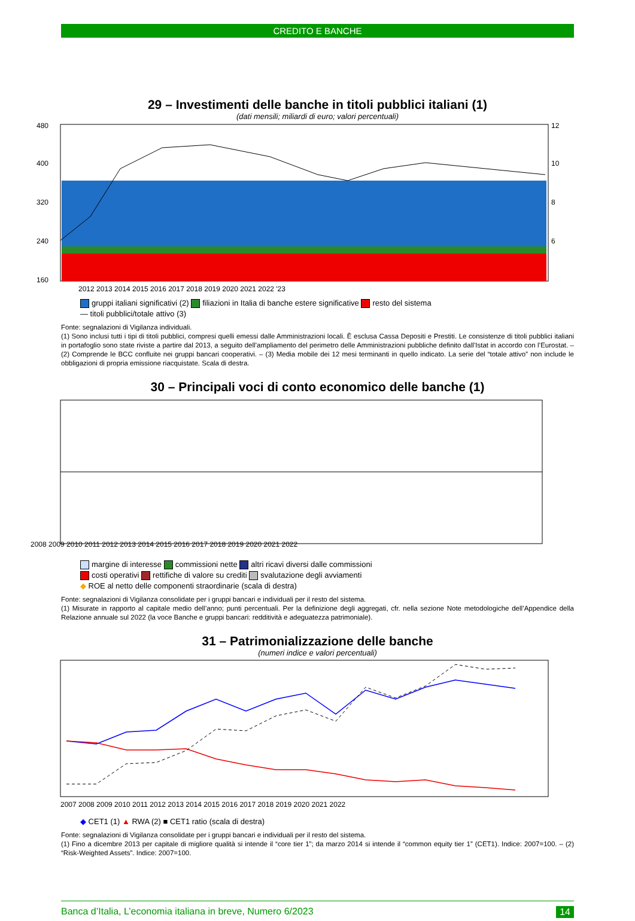CREDITO E BANCHE
29 – Investimenti delle banche in titoli pubblici italiani (1)
(dati mensili; miliardi di euro; valori percentuali)
480
400
320
240
160
12
10
8
6
2012 2013 2014 2015 2016 2017 2018 2019 2020 2021 2022 '23
gruppi italiani significativi (2) filiazioni in Italia di banche estere significative resto del sistema
— titoli pubblici/totale attivo (3)
Fonte: segnalazioni di Vigilanza individuali.
(1) Sono inclusi tutti i tipi di titoli pubblici, compresi quelli emessi dalle Amministrazioni locali. È esclusa Cassa Depositi e Prestiti. Le consistenze di titoli pubblici italiani in portafoglio sono state riviste a partire dal 2013, a seguito dell’ampliamento del perimetro delle Amministrazioni pubbliche definito dall’Istat in accordo con l’Eurostat. – (2) Comprende le BCC confluite nei gruppi bancari cooperativi. – (3) Media mobile dei 12 mesi terminanti in quello indicato. La serie del “totale attivo” non include le obbligazioni di propria emissione riacquistate. Scala di destra.
30 – Principali voci di conto economico delle banche (1)
2008 2009 2010 2011 2012 2013 2014 2015 2016 2017 2018 2019 2020 2021 2022
margine di interesse commissioni nette altri ricavi diversi dalle commissioni
costi operativi rettifiche di valore su crediti svalutazione degli avviamenti
◆ ROE al netto delle componenti straordinarie (scala di destra)
Fonte: segnalazioni di Vigilanza consolidate per i gruppi bancari e individuali per il resto del sistema.
(1) Misurate in rapporto al capitale medio dell’anno; punti percentuali. Per la definizione degli aggregati, cfr. nella sezione Note metodologiche dell’Appendice della Relazione annuale sul 2022 (la voce Banche e gruppi bancari: redditività e adeguatezza patrimoniale).
31 – Patrimonializzazione delle banche
(numeri indice e valori percentuali)
2007 2008 2009 2010 2011 2012 2013 2014 2015 2016 2017 2018 2019 2020 2021 2022
◆ CET1 (1) ▲ RWA (2) ■ CET1 ratio (scala di destra)
Fonte: segnalazioni di Vigilanza consolidate per i gruppi bancari e individuali per il resto del sistema.
(1) Fino a dicembre 2013 per capitale di migliore qualità si intende il “core tier 1”; da marzo 2014 si intende il “common equity tier 1” (CET1). Indice: 2007=100. – (2) “Risk-Weighted Assets”. Indice: 2007=100.
Banca d’Italia, L’economia italiana in breve, Numero 6/2023 14